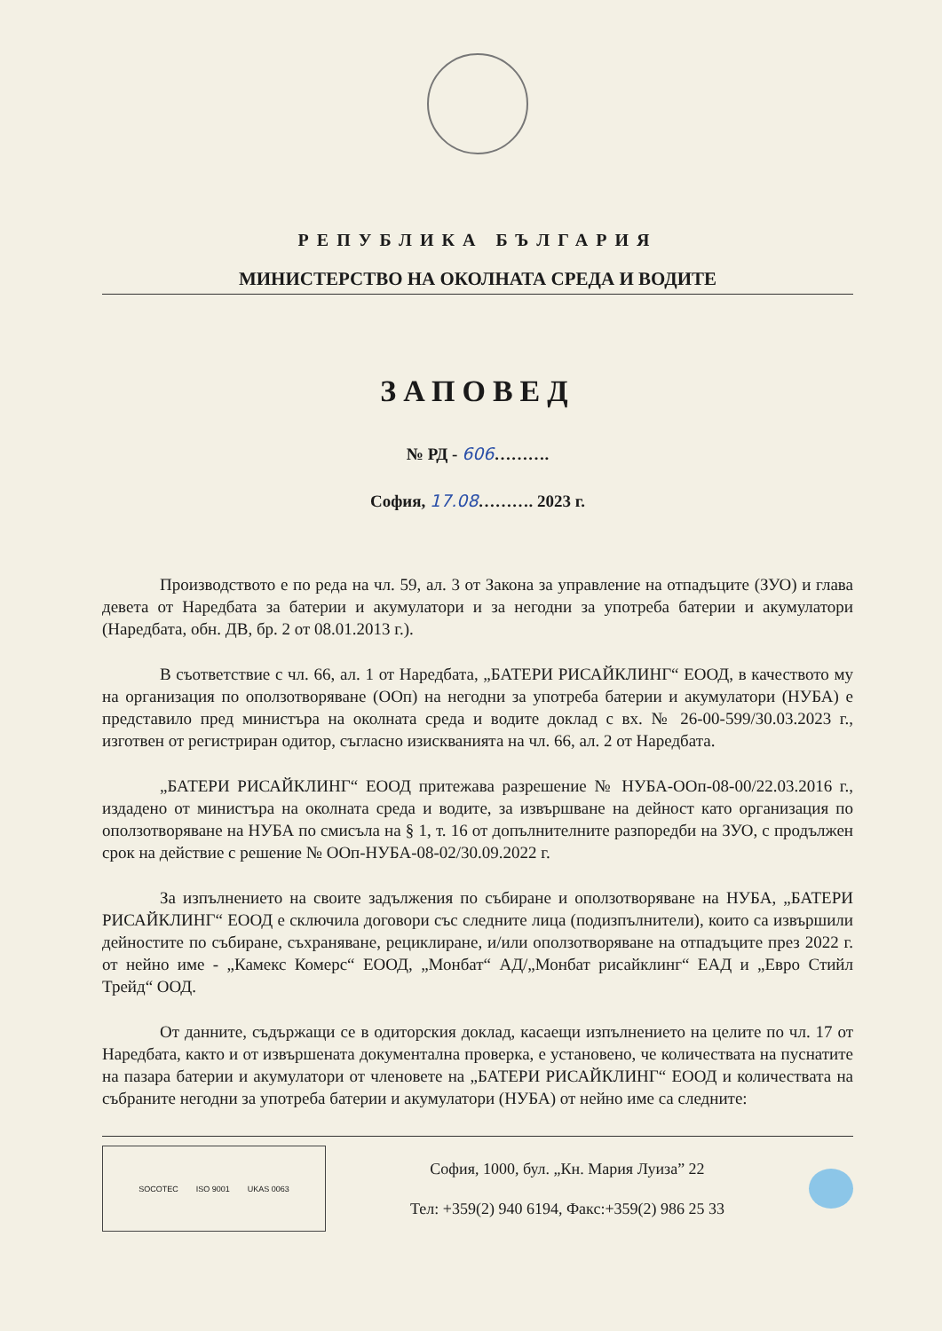РЕПУБЛИКА БЪЛГАРИЯ
МИНИСТЕРСТВО НА ОКОЛНАТА СРЕДА И ВОДИТЕ
ЗАПОВЕД
№ РД - 606……….
София, 17.08………. 2023 г.
Производството е по реда на чл. 59, ал. 3 от Закона за управление на отпадъците (ЗУО) и глава девета от Наредбата за батерии и акумулатори и за негодни за употреба батерии и акумулатори (Наредбата, обн. ДВ, бр. 2 от 08.01.2013 г.).
В съответствие с чл. 66, ал. 1 от Наредбата, „БАТЕРИ РИСАЙКЛИНГ“ ЕООД, в качеството му на организация по оползотворяване (ООп) на негодни за употреба батерии и акумулатори (НУБА) е представило пред министъра на околната среда и водите доклад с вх. № 26-00-599/30.03.2023 г., изготвен от регистриран одитор, съгласно изискванията на чл. 66, ал. 2 от Наредбата.
„БАТЕРИ РИСАЙКЛИНГ“ ЕООД притежава разрешение № НУБА-ООп-08-00/22.03.2016 г., издадено от министъра на околната среда и водите, за извършване на дейност като организация по оползотворяване на НУБА по смисъла на § 1, т. 16 от допълнителните разпоредби на ЗУО, с продължен срок на действие с решение № ООп-НУБА-08-02/30.09.2022 г.
За изпълнението на своите задължения по събиране и оползотворяване на НУБА, „БАТЕРИ РИСАЙКЛИНГ“ ЕООД е сключила договори със следните лица (подизпълнители), които са извършили дейностите по събиране, съхраняване, рециклиране, и/или оползотворяване на отпадъците през 2022 г. от нейно име - „Камекс Комерс“ ЕООД, „Монбат“ АД/„Монбат рисайклинг“ ЕАД и „Евро Стийл Трейд“ ООД.
От данните, съдържащи се в одиторския доклад, касаещи изпълнението на целите по чл. 17 от Наредбата, както и от извършената документална проверка, е установено, че количествата на пуснатите на пазара батерии и акумулатори от членовете на „БАТЕРИ РИСАЙКЛИНГ“ ЕООД и количествата на събраните негодни за употреба батерии и акумулатори (НУБА) от нейно име са следните:
SOCOTEC ISO 9001 UKAS 0063
София, 1000, бул. „Кн. Мария Луиза” 22
Тел: +359(2) 940 6194, Факс:+359(2) 986 25 33